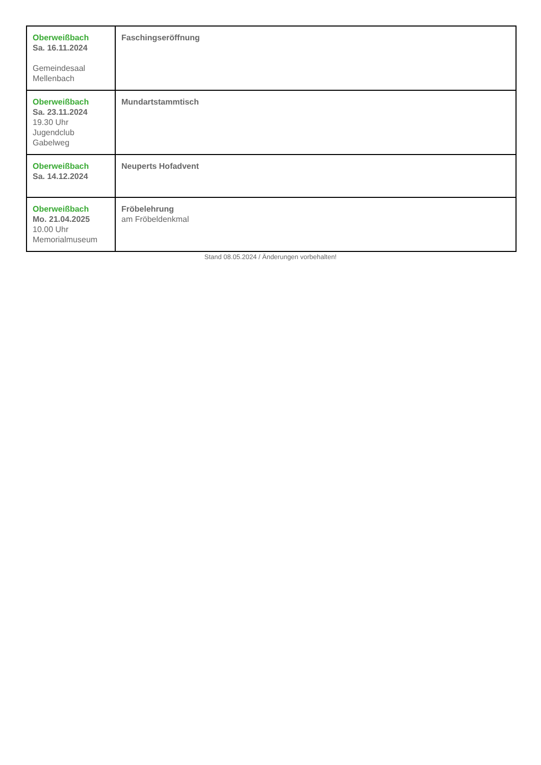| Oberweißbach Sa. 16.11.2024 Gemeindesaal Mellenbach | Faschingseröffnung |
| Oberweißbach Sa. 23.11.2024 19.30 Uhr Jugendclub Gabelweg | Mundartstammtisch |
| Oberweißbach Sa. 14.12.2024 | Neuperts Hofadvent |
| Oberweißbach Mo. 21.04.2025 10.00 Uhr Memorialmuseum | Fröbelehrung am Fröbeldenkmal |
Stand 08.05.2024 / Änderungen vorbehalten!